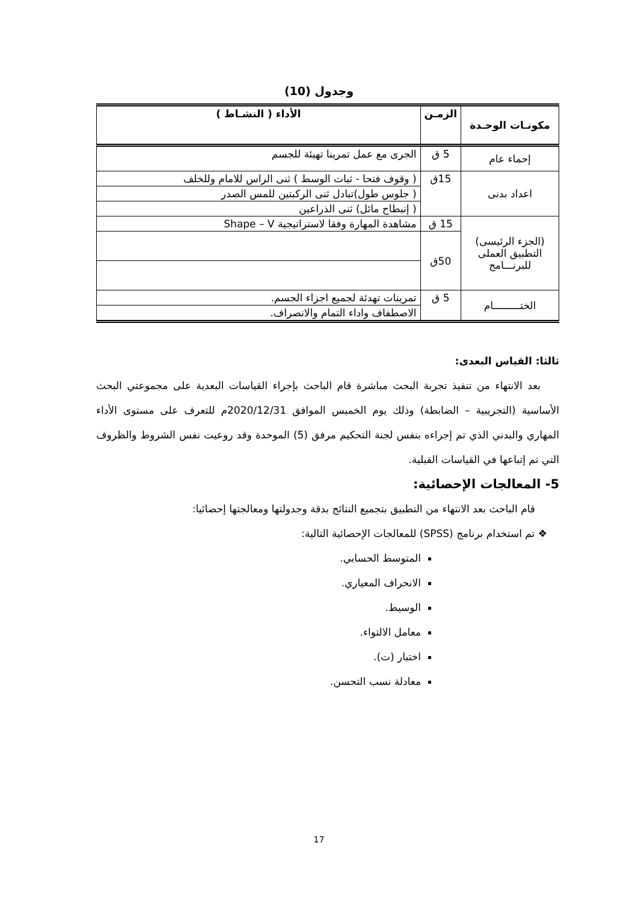وجدول (10)
| مكونـات الوحـدة | الزمـن | الأداء ( النشـاط ) |
| --- | --- | --- |
| إحماء عام | 5 ق | الجرى مع عمل تمرينا تهيئة للجسم |
| اعداد بدنى | 15ق | ( وقوف فتحا - ثبات الوسط ) ثنى الراس للامام وللخلف |
| | | ( جلوس طول)تبادل ثنى الركبتين للمس الصدر |
| | | ( إنبطاح مائل) ثنى الذراعين |
| (الجزء الرئيسى) التطبيق العملى للبرنـــامج | 15 ق | مشاهدة المهارة وفقا لاستراتيجية Shape – V |
| | 50ق | |
| الختـــــــــام | 5 ق | تمرينات تهدئة لجميع اجزاء الجسم. |
| | | الاصطفاف واداء التمام والانصراف. |
ثالثا: القياس البعدى:
بعد الانتهاء من تنفيذ تجربة البحث مباشرة قام الباحث بإجراء القياسات البعدية على مجموعتي البحث الأساسية (التجريبية – الضابطة) وذلك يوم الخميس الموافق 2020/12/31م للتعرف على مستوى الأداء المهاري والبدني الذي تم إجراءه بنفس لجنة التحكيم مرفق (5) الموحدة وقد روعيت نفس الشروط والظروف التي تم إتباعها في القياسات القبلية.
5- المعالجات الإحصائية:
قام الباحث بعد الانتهاء من التطبيق بتجميع النتائج بدقة وجدولتها ومعالجتها إحصائيا:
❖ تم استخدام برنامج (SPSS) للمعالجات الإحصائية التالية:
المتوسط الحسابي.
الانحراف المعياري.
الوسيط.
معامل الالتواء.
اختبار (ت).
معادلة نسب التحسن.
17